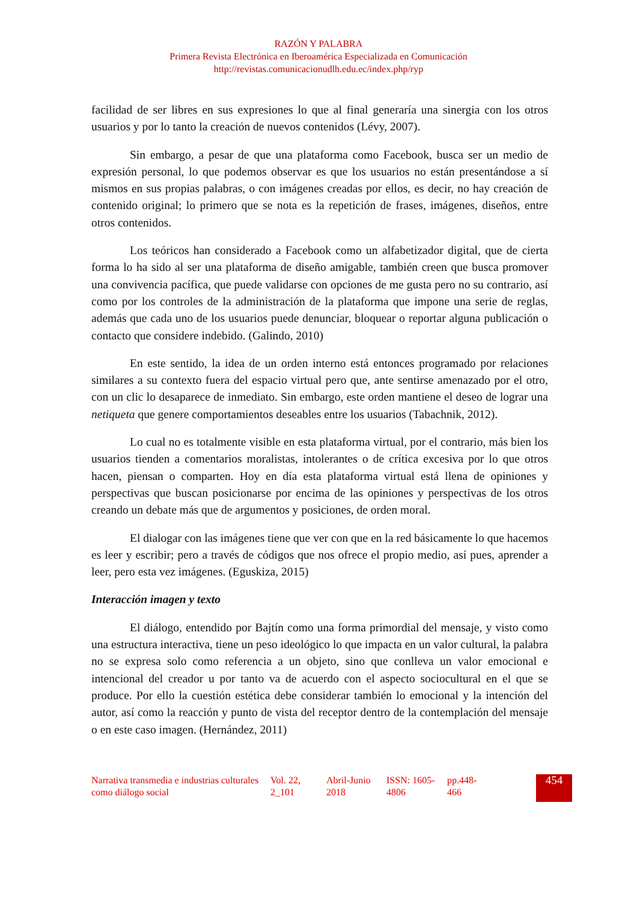RAZÓN Y PALABRA
Primera Revista Electrónica en Iberoamérica Especializada en Comunicación
http://revistas.comunicacionudlh.edu.ec/index.php/ryp
facilidad de ser libres en sus expresiones lo que al final generaría una sinergia con los otros usuarios y por lo tanto la creación de nuevos contenidos (Lévy, 2007).
Sin embargo, a pesar de que una plataforma como Facebook, busca ser un medio de expresión personal, lo que podemos observar es que los usuarios no están presentándose a sí mismos en sus propias palabras, o con imágenes creadas por ellos, es decir, no hay creación de contenido original; lo primero que se nota es la repetición de frases, imágenes, diseños, entre otros contenidos.
Los teóricos han considerado a Facebook como un alfabetizador digital, que de cierta forma lo ha sido al ser una plataforma de diseño amigable, también creen que busca promover una convivencia pacífica, que puede validarse con opciones de me gusta pero no su contrario, así como por los controles de la administración de la plataforma que impone una serie de reglas, además que cada uno de los usuarios puede denunciar, bloquear o reportar alguna publicación o contacto que considere indebido. (Galindo, 2010)
En este sentido, la idea de un orden interno está entonces programado por relaciones similares a su contexto fuera del espacio virtual pero que, ante sentirse amenazado por el otro, con un clic lo desaparece de inmediato. Sin embargo, este orden mantiene el deseo de lograr una netiqueta que genere comportamientos deseables entre los usuarios (Tabachnik, 2012).
Lo cual no es totalmente visible en esta plataforma virtual, por el contrario, más bien los usuarios tienden a comentarios moralistas, intolerantes o de crítica excesiva por lo que otros hacen, piensan o comparten. Hoy en día esta plataforma virtual está llena de opiniones y perspectivas que buscan posicionarse por encima de las opiniones y perspectivas de los otros creando un debate más que de argumentos y posiciones, de orden moral.
El dialogar con las imágenes tiene que ver con que en la red básicamente lo que hacemos es leer y escribir; pero a través de códigos que nos ofrece el propio medio, así pues, aprender a leer, pero esta vez imágenes. (Eguskiza, 2015)
Interacción imagen y texto
El diálogo, entendido por Bajtín como una forma primordial del mensaje, y visto como una estructura interactiva, tiene un peso ideológico lo que impacta en un valor cultural, la palabra no se expresa solo como referencia a un objeto, sino que conlleva un valor emocional e intencional del creador u por tanto va de acuerdo con el aspecto sociocultural en el que se produce. Por ello la cuestión estética debe considerar también lo emocional y la intención del autor, así como la reacción y punto de vista del receptor dentro de la contemplación del mensaje o en este caso imagen. (Hernández, 2011)
Narrativa transmedia e industrias culturales como diálogo social
Vol. 22, 2_101
Abril-Junio 2018
ISSN: 1605-4806
pp.448-466
454